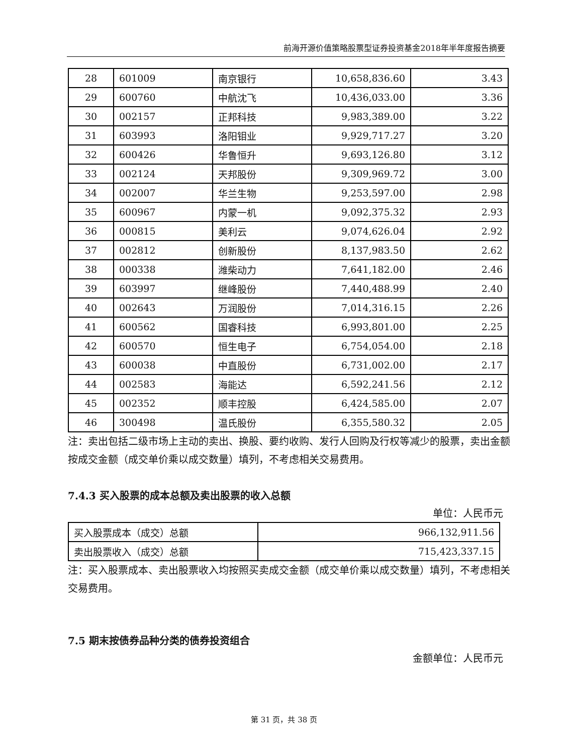前海开源价值策略股票型证券投资基金2018年半年度报告摘要
| 28 | 601009 | 南京银行 | 10,658,836.60 | 3.43 |
| 29 | 600760 | 中航沈飞 | 10,436,033.00 | 3.36 |
| 30 | 002157 | 正邦科技 | 9,983,389.00 | 3.22 |
| 31 | 603993 | 洛阳钼业 | 9,929,717.27 | 3.20 |
| 32 | 600426 | 华鲁恒升 | 9,693,126.80 | 3.12 |
| 33 | 002124 | 天邦股份 | 9,309,969.72 | 3.00 |
| 34 | 002007 | 华兰生物 | 9,253,597.00 | 2.98 |
| 35 | 600967 | 内蒙一机 | 9,092,375.32 | 2.93 |
| 36 | 000815 | 美利云 | 9,074,626.04 | 2.92 |
| 37 | 002812 | 创新股份 | 8,137,983.50 | 2.62 |
| 38 | 000338 | 潍柴动力 | 7,641,182.00 | 2.46 |
| 39 | 603997 | 继峰股份 | 7,440,488.99 | 2.40 |
| 40 | 002643 | 万润股份 | 7,014,316.15 | 2.26 |
| 41 | 600562 | 国睿科技 | 6,993,801.00 | 2.25 |
| 42 | 600570 | 恒生电子 | 6,754,054.00 | 2.18 |
| 43 | 600038 | 中直股份 | 6,731,002.00 | 2.17 |
| 44 | 002583 | 海能达 | 6,592,241.56 | 2.12 |
| 45 | 002352 | 顺丰控股 | 6,424,585.00 | 2.07 |
| 46 | 300498 | 温氏股份 | 6,355,580.32 | 2.05 |
注：卖出包括二级市场上主动的卖出、换股、要约收购、发行人回购及行权等减少的股票，卖出金额按成交金额（成交单价乘以成交数量）填列，不考虑相关交易费用。
7.4.3 买入股票的成本总额及卖出股票的收入总额
单位：人民币元
| 买入股票成本（成交）总额 | 966,132,911.56 |
| 卖出股票收入（成交）总额 | 715,423,337.15 |
注：买入股票成本、卖出股票收入均按照买卖成交金额（成交单价乘以成交数量）填列，不考虑相关交易费用。
7.5 期末按债券品种分类的债券投资组合
金额单位：人民币元
第 31 页，共 38 页